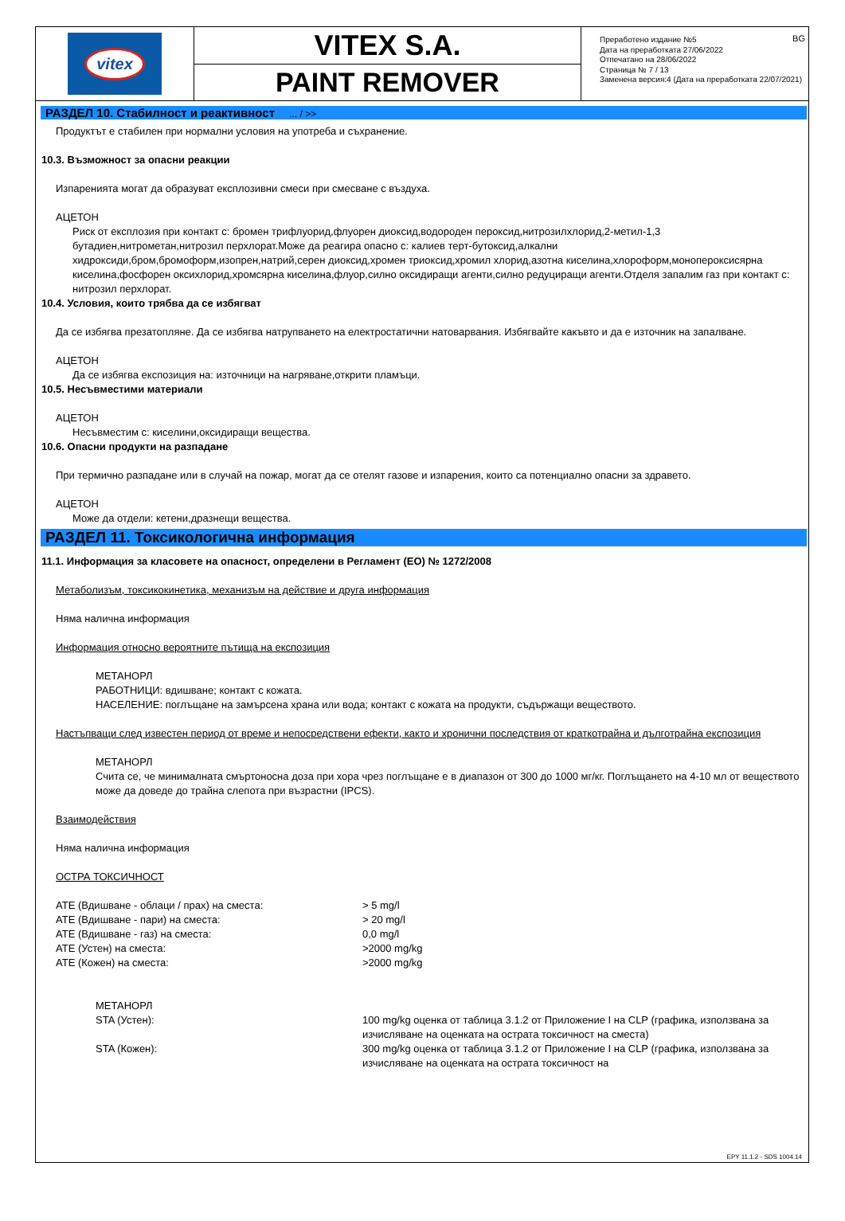vitex
VITEX S.A.
PAINT REMOVER
BG Преработено издание №5
Дата на преработката 27/06/2022
Отпечатано на 28/06/2022
Страница № 7 / 13
Заменена версия:4 (Дата на преработката 22/07/2021)
РАЗДЕЛ 10. Стабилност и реактивност ... / >>
Продуктът е стабилен при нормални условия на употреба и съхранение.
10.3. Възможност за опасни реакции
Изпаренията могат да образуват експлозивни смеси при смесване с въздуха.
АЦЕТОН
Риск от експлозия при контакт с: бромен трифлуорид,флуорен диоксид,водороден пероксид,нитрозилхлорид,2-метил-1,3 бутадиен,нитрометан,нитрозил перхлорат.Може да реагира опасно с: калиев терт-бутоксид,алкални хидроксиди,бром,бромоформ,изопрен,натрий,серен диоксид,хромен триоксид,хромил хлорид,азотна киселина,хлороформ,монопероксисярна киселина,фосфорен оксихлорид,хромсярна киселина,флуор,силно оксидиращи агенти,силно редуциращи агенти.Отделя запалим газ при контакт с: нитрозил перхлорат.
10.4. Условия, които трябва да се избягват
Да се избягва презатопляне. Да се избягва натрупването на електростатични натоварвания. Избягвайте какъвто и да е източник на запалване.
АЦЕТОН
Да се избягва експозиция на: източници на нагряване,открити пламъци.
10.5. Несъвместими материали
АЦЕТОН
Несъвместим с: киселини,оксидиращи вещества.
10.6. Опасни продукти на разпадане
При термично разпадане или в случай на пожар, могат да се отелят газове и изпарения, които са потенциално опасни за здравето.
АЦЕТОН
Може да отдели: кетени,дразнещи вещества.
РАЗДЕЛ 11. Токсикологична информация
11.1. Информация за класовете на опасност, определени в Регламент (ЕО) № 1272/2008
Метаболизъм, токсикокинетика, механизъм на действие и друга информация
Няма налична информация
Информация относно вероятните пътища на експозиция
МЕТАНОРЛ
РАБОТНИЦИ: вдишване; контакт с кожата.
НАСЕЛЕНИЕ: поглъщане на замърсена храна или вода; контакт с кожата на продукти, съдържащи веществото.
Настъпващи след известен период от време и непосредствени ефекти, както и хронични последствия от краткотрайна и дълготрайна експозиция
МЕТАНОРЛ
Счита се, че минималната смъртоносна доза при хора чрез поглъщане е в диапазон от 300 до 1000 мг/кг. Поглъщането на 4-10 мл от веществото може да доведе до трайна слепота при възрастни (IPCS).
Взаимодействия
Няма налична информация
ОСТРА ТОКСИЧНОСТ
| ATE (Вдишване - облаци / прах) на сместа: | > 5 mg/l |
| ATE (Вдишване - пари) на сместа: | > 20 mg/l |
| ATE (Вдишване - газ) на сместа: | 0,0 mg/l |
| ATE (Устен) на сместа: | >2000 mg/kg |
| ATE (Кожен) на сместа: | >2000 mg/kg |
| МЕТАНОРЛ | |
| STA (Устен): | 100 mg/kg оценка от таблица 3.1.2 от Приложение I на CLP (графика, използвана за изчисляване на оценката на острата токсичност на сместа) |
| STA (Кожен): | 300 mg/kg оценка от таблица 3.1.2 от Приложение I на CLP (графика, използвана за изчисляване на оценката на острата токсичност на |
EPY 11.1.2 - SDS 1004.14